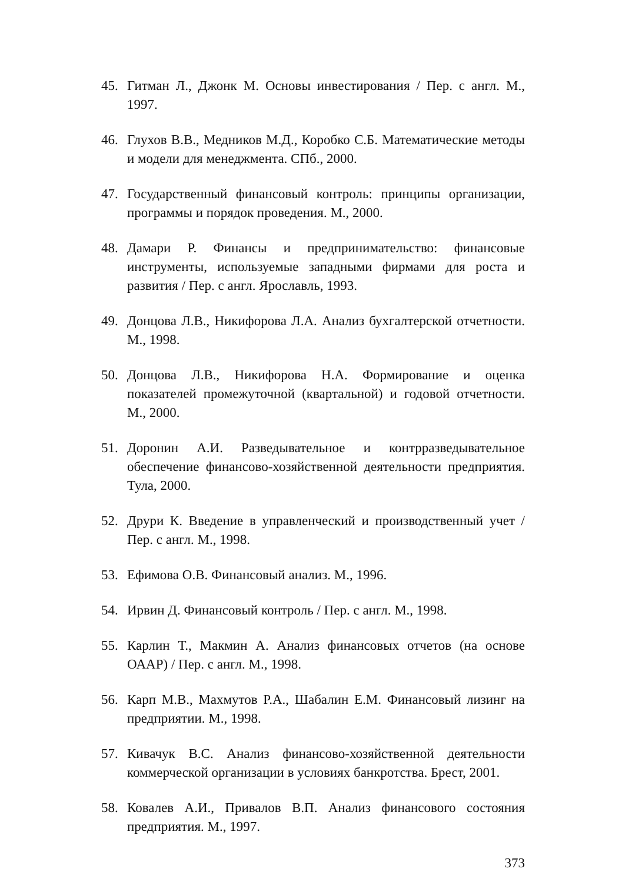45. Гитман Л., Джонк М. Основы инвестирования / Пер. с англ. М., 1997.
46. Глухов В.В., Медников М.Д., Коробко С.Б. Математические методы и модели для менеджмента. СПб., 2000.
47. Государственный финансовый контроль: принципы организации, программы и порядок проведения. М., 2000.
48. Дамари Р. Финансы и предпринимательство: финансовые инструменты, используемые западными фирмами для роста и развития / Пер. с англ. Ярославль, 1993.
49. Донцова Л.В., Никифорова Л.А. Анализ бухгалтерской отчетности. М., 1998.
50. Донцова Л.В., Никифорова Н.А. Формирование и оценка показателей промежуточной (квартальной) и годовой отчетности. М., 2000.
51. Доронин А.И. Разведывательное и контрразведывательное обеспечение финансово-хозяйственной деятельности предприятия. Тула, 2000.
52. Друри К. Введение в управленческий и производственный учет / Пер. с англ. М., 1998.
53. Ефимова О.В. Финансовый анализ. М., 1996.
54. Ирвин Д. Финансовый контроль / Пер. с англ. М., 1998.
55. Карлин Т., Макмин А. Анализ финансовых отчетов (на основе ОААР) / Пер. с англ. М., 1998.
56. Карп М.В., Махмутов Р.А., Шабалин Е.М. Финансовый лизинг на предприятии. М., 1998.
57. Кивачук В.С. Анализ финансово-хозяйственной деятельности коммерческой организации в условиях банкротства. Брест, 2001.
58. Ковалев А.И., Привалов В.П. Анализ финансового состояния предприятия. М., 1997.
373